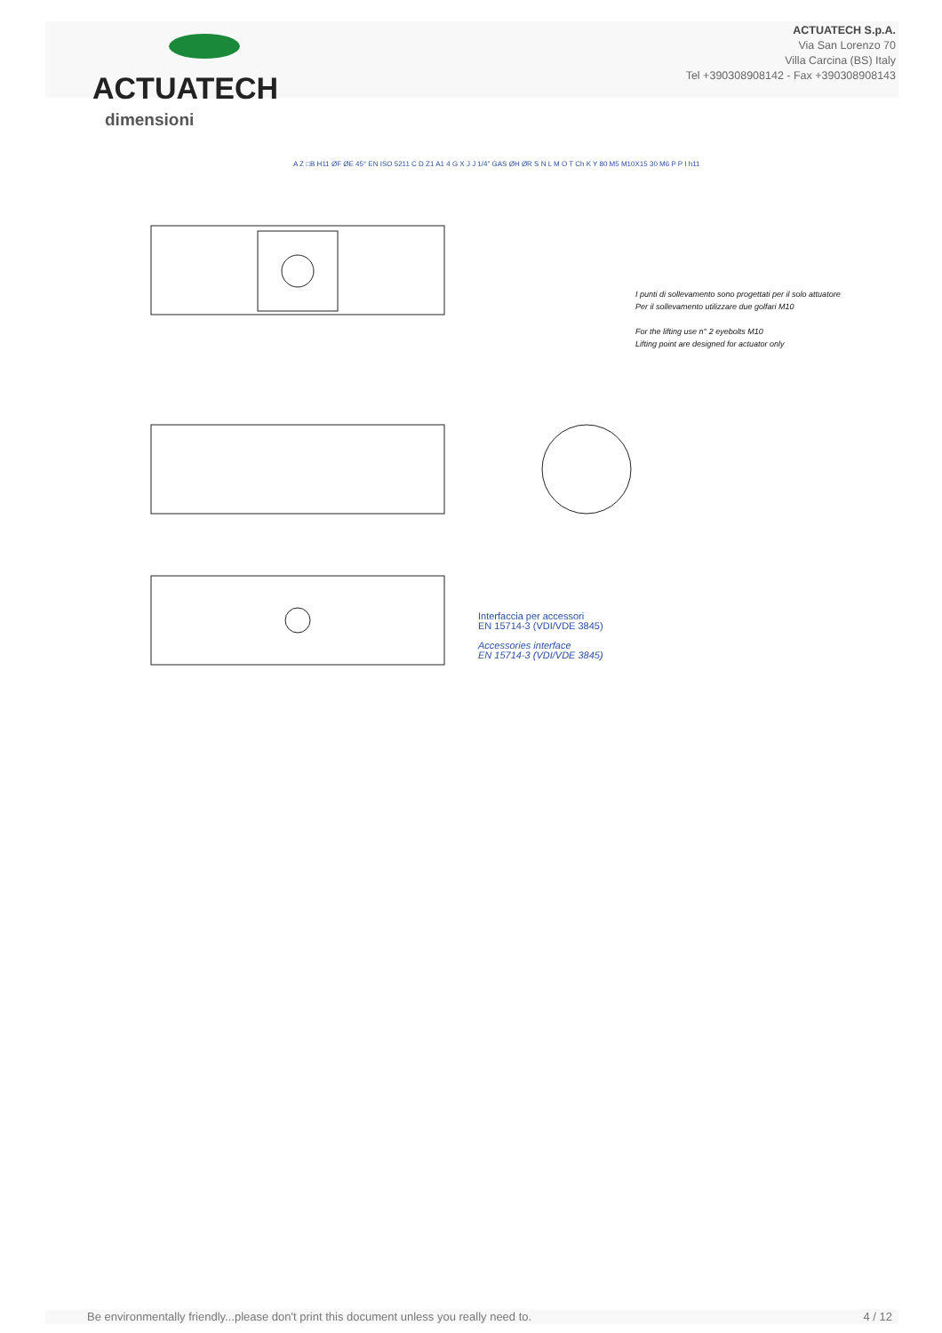ACTUATECH
ACTUATECH S.p.A.
Via San Lorenzo 70
Villa Carcina (BS) Italy
Tel +390308908142 - Fax +390308908143
dimensioni
A Z □B H11 ØF ØE 45° EN ISO 5211 C D Z1 A1 4 G X J J 1/4" GAS ØH ØR S N L M O T Ch K Y 80 M5 M10X15 30 M6 P P I h11
I punti di sollevamento sono progettati per il solo attuatore
Per il sollevamento utilizzare due golfari M10
For the lifting use n° 2 eyebolts M10
Lifting point are designed for actuator only
Interfaccia per accessori
EN 15714-3 (VDI/VDE 3845)
Accessories interface
EN 15714-3 (VDI/VDE 3845)
Be environmentally friendly...please don't print this document unless you really need to. 4 / 12